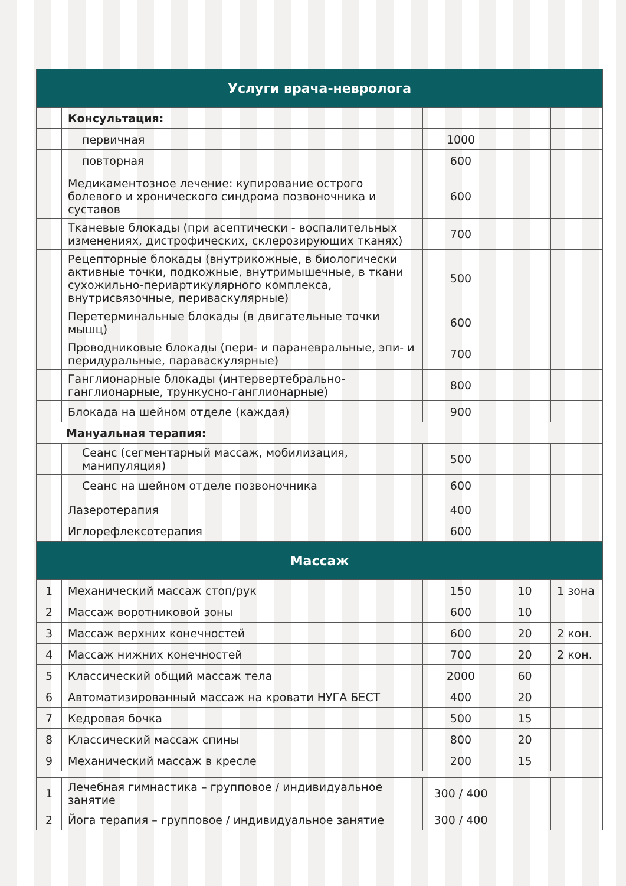| Услуги врача-невролога | | | | |
| --- | --- | --- | --- | --- |
| | Консультация: | | | |
| | первичная | 1000 | | |
| | повторная | 600 | | |
| | Медикаментозное лечение: купирование острого болевого и хронического синдрома позвоночника и суставов | 600 | | |
| | Тканевые блокады (при асептически - воспалительных изменениях, дистрофических, склерозирующих тканях) | 700 | | |
| | Рецепторные блокады (внутрикожные, в биологически активные точки, подкожные, внутримышечные, в ткани сухожильно-периартикулярного комплекса, внутрисвязочные, периваскулярные) | 500 | | |
| | Перетерминальные блокады (в двигательные точки мышц) | 600 | | |
| | Проводниковые блокады (пери- и параневральные, эпи- и перидуральные, параваскулярные) | 700 | | |
| | Ганглионарные блокады (интервертебрально-ганглионарные, трункусно-ганглионарные) | 800 | | |
| | Блокада на шейном отделе (каждая) | 900 | | |
| Мануальная терапия: | | | | |
| | Сеанс (сегментарный массаж, мобилизация, манипуляция) | 500 | | |
| | Сеанс на шейном отделе позвоночника | 600 | | |
| | Лазеротерапия | 400 | | |
| | Иглорефлексотерапия | 600 | | |
| Массаж | | | | |
| 1 | Механический массаж стоп/рук | 150 | 10 | 1 зона |
| 2 | Массаж воротниковой зоны | 600 | 10 | |
| 3 | Массаж верхних конечностей | 600 | 20 | 2 кон. |
| 4 | Массаж нижних конечностей | 700 | 20 | 2 кон. |
| 5 | Классический общий массаж тела | 2000 | 60 | |
| 6 | Автоматизированный массаж на кровати НУГА БЕСТ | 400 | 20 | |
| 7 | Кедровая бочка | 500 | 15 | |
| 8 | Классический массаж спины | 800 | 20 | |
| 9 | Механический массаж в кресле | 200 | 15 | |
| 1 | Лечебная гимнастика – групповое / индивидуальное занятие | 300 / 400 | | |
| 2 | Йога терапия – групповое / индивидуальное занятие | 300 / 400 | | |